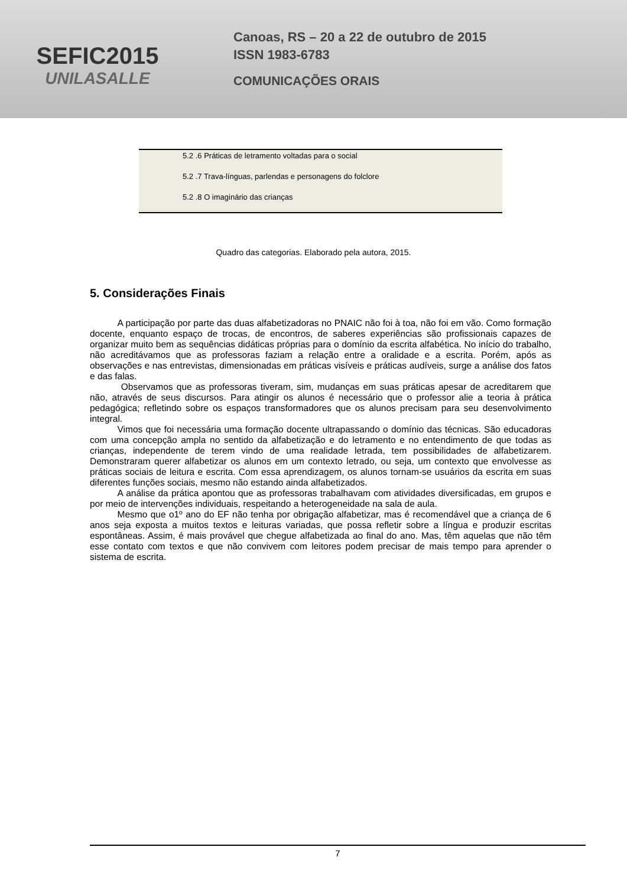SEFIC2015
UNILASALLE
Canoas, RS – 20 a 22 de outubro de 2015
ISSN 1983-6783
COMUNICAÇÕES ORAIS
| 5.2 .6 Práticas de letramento voltadas para o social |
| 5.2 .7 Trava-línguas, parlendas e personagens do folclore |
| 5.2 .8 O imaginário das crianças |
Quadro das categorias. Elaborado pela autora, 2015.
5. Considerações Finais
   A participação por parte das duas alfabetizadoras no PNAIC não foi à toa, não foi em vão. Como formação docente, enquanto espaço de trocas, de encontros, de saberes experiências são profissionais capazes de organizar muito bem as sequências didáticas próprias para o domínio da escrita alfabética. No início do trabalho, não acreditávamos que as professoras faziam a relação entre a oralidade e a escrita. Porém, após as observações e nas entrevistas, dimensionadas em práticas visíveis e práticas audíveis, surge a análise dos fatos e das falas.
    Observamos que as professoras tiveram, sim, mudanças em suas práticas apesar de acreditarem que não, através de seus discursos. Para atingir os alunos é necessário que o professor alie a teoria à prática pedagógica; refletindo sobre os espaços transformadores que os alunos precisam para seu desenvolvimento integral.
   Vimos que foi necessária uma formação docente ultrapassando o domínio das técnicas. São educadoras com uma concepção ampla no sentido da alfabetização e do letramento e no entendimento de que todas as crianças, independente de terem vindo de uma realidade letrada, tem possibilidades de alfabetizarem. Demonstraram querer alfabetizar os alunos em um contexto letrado, ou seja, um contexto que envolvesse as práticas sociais de leitura e escrita. Com essa aprendizagem, os alunos tornam-se usuários da escrita em suas diferentes funções sociais, mesmo não estando ainda alfabetizados.
   A análise da prática apontou que as professoras trabalhavam com atividades diversificadas, em grupos e por meio de intervenções individuais, respeitando a heterogeneidade na sala de aula.
   Mesmo que o1º ano do EF não tenha por obrigação alfabetizar, mas é recomendável que a criança de 6 anos seja exposta a muitos textos e leituras variadas, que possa refletir sobre a língua e produzir escritas espontâneas. Assim, é mais provável que chegue alfabetizada ao final do ano. Mas, têm aquelas que não têm esse contato com textos e que não convivem com leitores podem precisar de mais tempo para aprender o sistema de escrita.
7